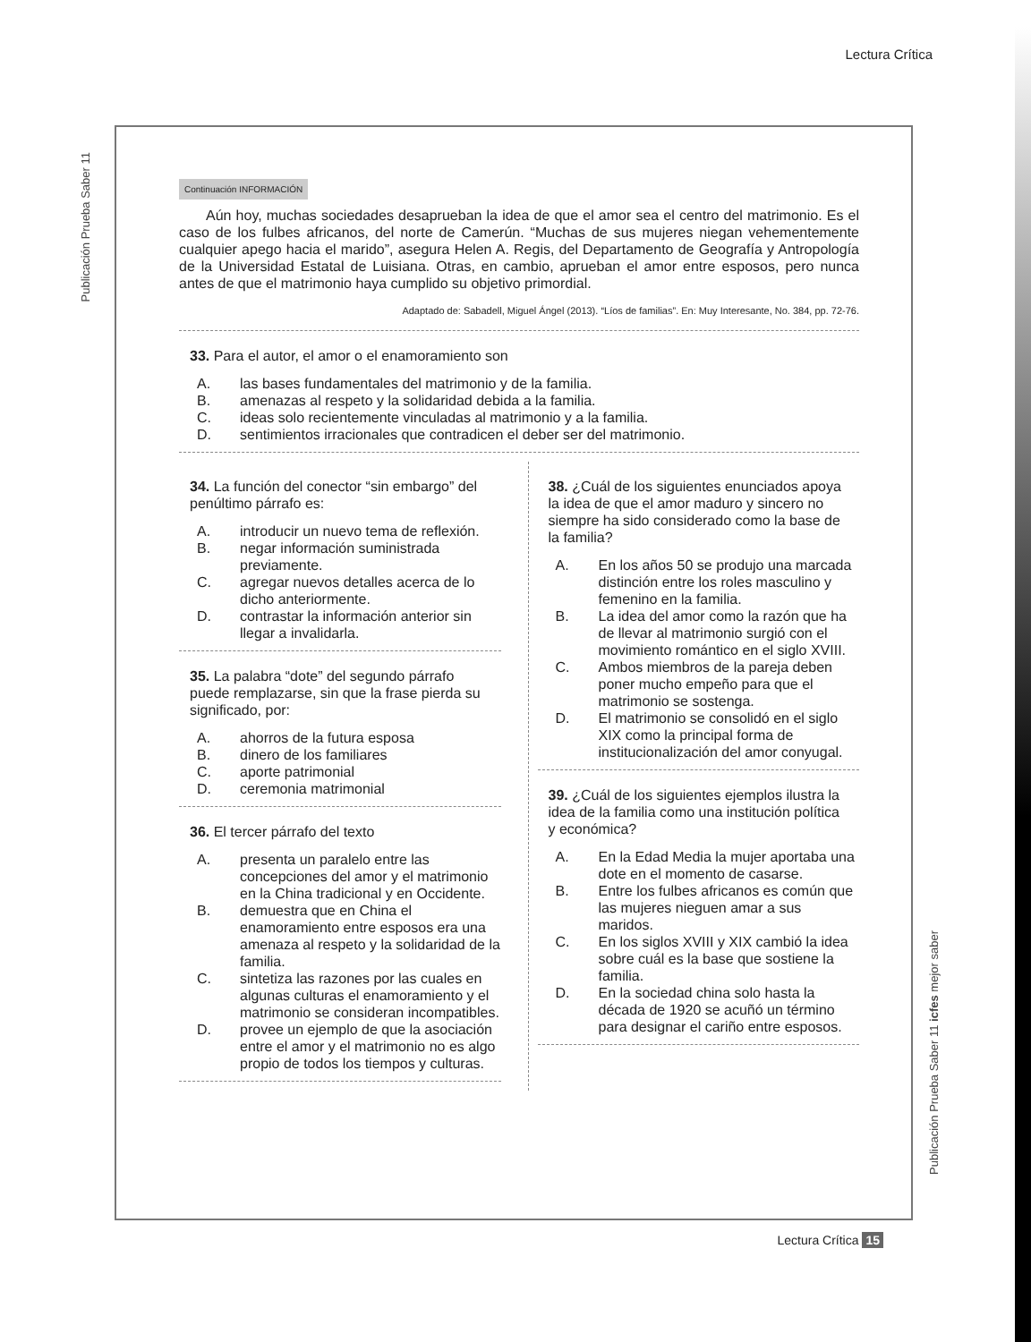Lectura Crítica
Publicación Prueba Saber 11
Continuación INFORMACIÓN
Aún hoy, muchas sociedades desaprueban la idea de que el amor sea el centro del matrimonio. Es el caso de los fulbes africanos, del norte de Camerún. “Muchas de sus mujeres niegan vehementemente cualquier apego hacia el marido”, asegura Helen A. Regis, del Departamento de Geografía y Antropología de la Universidad Estatal de Luisiana. Otras, en cambio, aprueban el amor entre esposos, pero nunca antes de que el matrimonio haya cumplido su objetivo primordial.
Adaptado de: Sabadell, Miguel Ángel (2013). “Líos de familias”. En: Muy Interesante, No. 384, pp. 72-76.
33. Para el autor, el amor o el enamoramiento son
A. las bases fundamentales del matrimonio y de la familia.
B. amenazas al respeto y la solidaridad debida a la familia.
C. ideas solo recientemente vinculadas al matrimonio y a la familia.
D. sentimientos irracionales que contradicen el deber ser del matrimonio.
34. La función del conector “sin embargo” del penúltimo párrafo es:
A. introducir un nuevo tema de reflexión.
B. negar información suministrada previamente.
C. agregar nuevos detalles acerca de lo dicho anteriormente.
D. contrastar la información anterior sin llegar a invalidarla.
35. La palabra “dote” del segundo párrafo puede remplazarse, sin que la frase pierda su significado, por:
A. ahorros de la futura esposa
B. dinero de los familiares
C. aporte patrimonial
D. ceremonia matrimonial
36. El tercer párrafo del texto
A. presenta un paralelo entre las concepciones del amor y el matrimonio en la China tradicional y en Occidente.
B. demuestra que en China el enamoramiento entre esposos era una amenaza al respeto y la solidaridad de la familia.
C. sintetiza las razones por las cuales en algunas culturas el enamoramiento y el matrimonio se consideran incompatibles.
D. provee un ejemplo de que la asociación entre el amor y el matrimonio no es algo propio de todos los tiempos y culturas.
38. ¿Cuál de los siguientes enunciados apoya la idea de que el amor maduro y sincero no siempre ha sido considerado como la base de la familia?
A. En los años 50 se produjo una marcada distinción entre los roles masculino y femenino en la familia.
B. La idea del amor como la razón que ha de llevar al matrimonio surgió con el movimiento romántico en el siglo XVIII.
C. Ambos miembros de la pareja deben poner mucho empeño para que el matrimonio se sostenga.
D. El matrimonio se consolidó en el siglo XIX como la principal forma de institucionalización del amor conyugal.
39. ¿Cuál de los siguientes ejemplos ilustra la idea de la familia como una institución política y económica?
A. En la Edad Media la mujer aportaba una dote en el momento de casarse.
B. Entre los fulbes africanos es común que las mujeres nieguen amar a sus maridos.
C. En los siglos XVIII y XIX cambió la idea sobre cuál es la base que sostiene la familia.
D. En la sociedad china solo hasta la década de 1920 se acuñó un término para designar el cariño entre esposos.
Publicación Prueba Saber 11 icfes mejor saber
Lectura Crítica 15